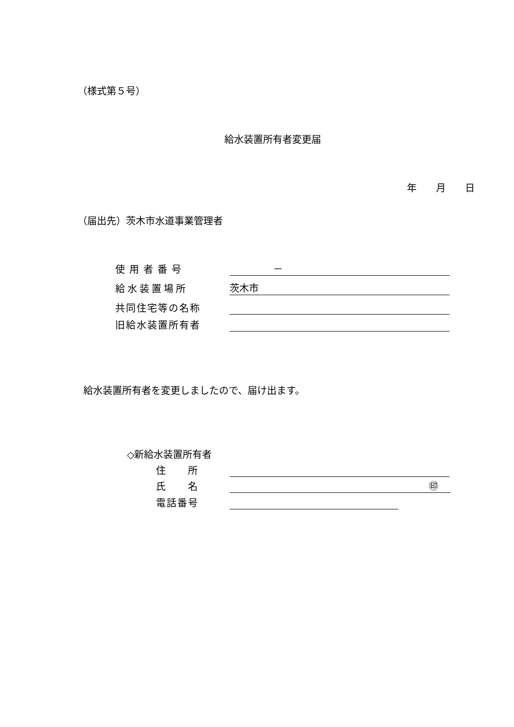（様式第５号）
給水装置所有者変更届
年　　月　　日
（届出先）茨木市水道事業管理者
使用者番号
－
給水装置場所
茨木市
共同住宅等の名称
旧給水装置所有者
給水装置所有者を変更しましたので、届け出ます。
◇新給水装置所有者
住　　所
氏　　名
㊞
電話番号